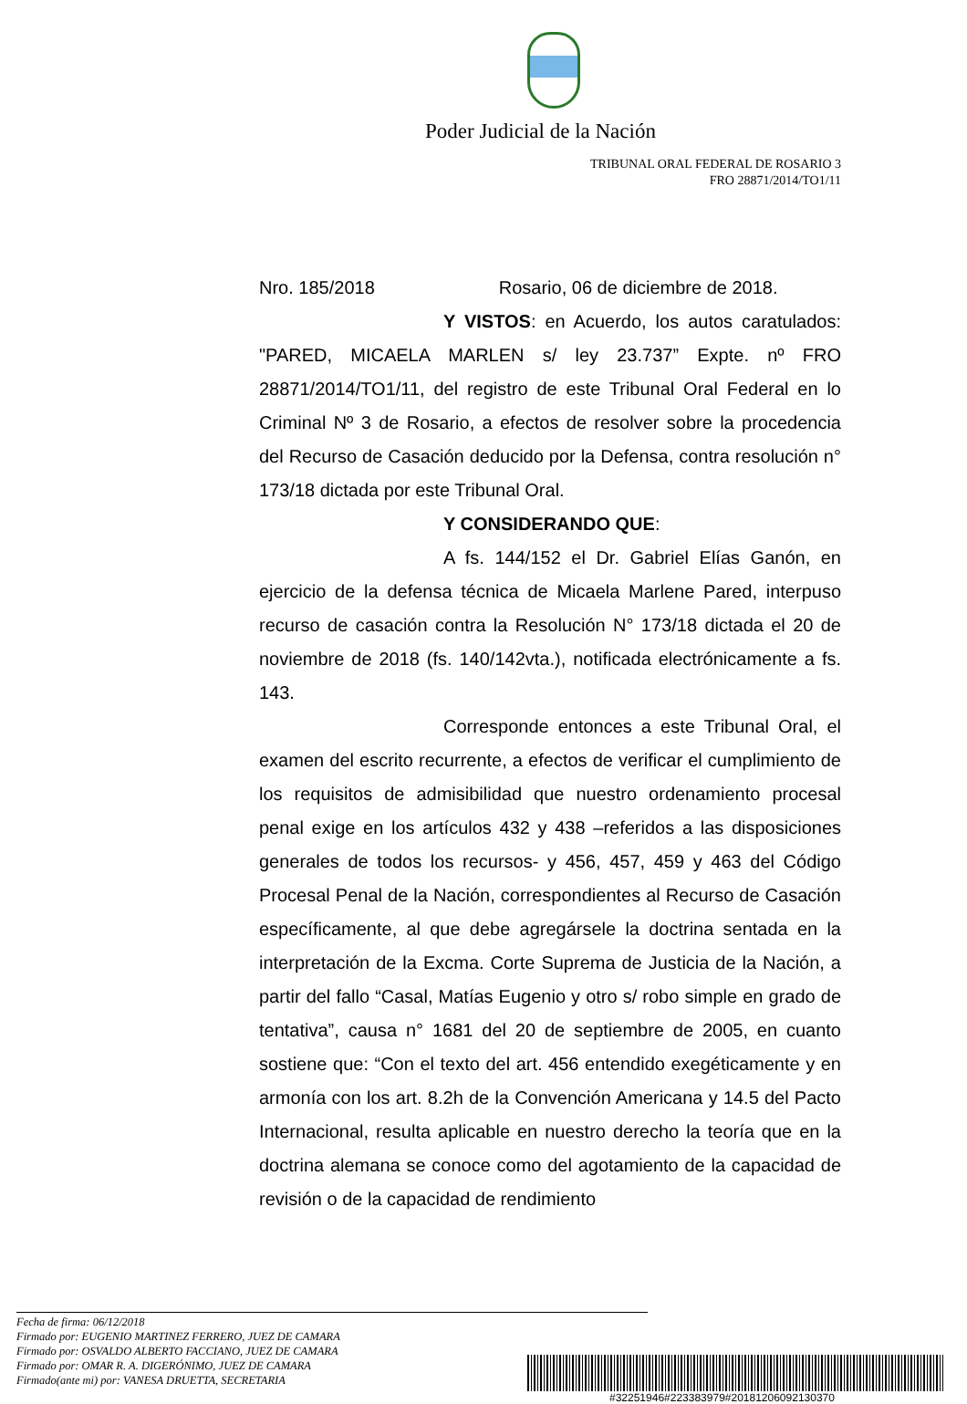Poder Judicial de la Nación
TRIBUNAL ORAL FEDERAL DE ROSARIO 3
FRO 28871/2014/TO1/11
Nro. 185/2018 Rosario, 06 de diciembre de 2018.
Y VISTOS: en Acuerdo, los autos caratulados: "PARED, MICAELA MARLEN s/ ley 23.737” Expte. nº FRO 28871/2014/TO1/11, del registro de este Tribunal Oral Federal en lo Criminal Nº 3 de Rosario, a efectos de resolver sobre la procedencia del Recurso de Casación deducido por la Defensa, contra resolución n° 173/18 dictada por este Tribunal Oral.
Y CONSIDERANDO QUE:
A fs. 144/152 el Dr. Gabriel Elías Ganón, en ejercicio de la defensa técnica de Micaela Marlene Pared, interpuso recurso de casación contra la Resolución N° 173/18 dictada el 20 de noviembre de 2018 (fs. 140/142vta.), notificada electrónicamente a fs. 143.
Corresponde entonces a este Tribunal Oral, el examen del escrito recurrente, a efectos de verificar el cumplimiento de los requisitos de admisibilidad que nuestro ordenamiento procesal penal exige en los artículos 432 y 438 –referidos a las disposiciones generales de todos los recursos- y 456, 457, 459 y 463 del Código Procesal Penal de la Nación, correspondientes al Recurso de Casación específicamente, al que debe agregársele la doctrina sentada en la interpretación de la Excma. Corte Suprema de Justicia de la Nación, a partir del fallo “Casal, Matías Eugenio y otro s/ robo simple en grado de tentativa”, causa n° 1681 del 20 de septiembre de 2005, en cuanto sostiene que: “Con el texto del art. 456 entendido exegéticamente y en armonía con los art. 8.2h de la Convención Americana y 14.5 del Pacto Internacional, resulta aplicable en nuestro derecho la teoría que en la doctrina alemana se conoce como del agotamiento de la capacidad de revisión o de la capacidad de rendimiento
Fecha de firma: 06/12/2018
Firmado por: EUGENIO MARTINEZ FERRERO, JUEZ DE CAMARA
Firmado por: OSVALDO ALBERTO FACCIANO, JUEZ DE CAMARA
Firmado por: OMAR R. A. DIGERÓNIMO, JUEZ DE CAMARA
Firmado(ante mi) por: VANESA DRUETTA, SECRETARIA
#32251946#223383979#20181206092130370